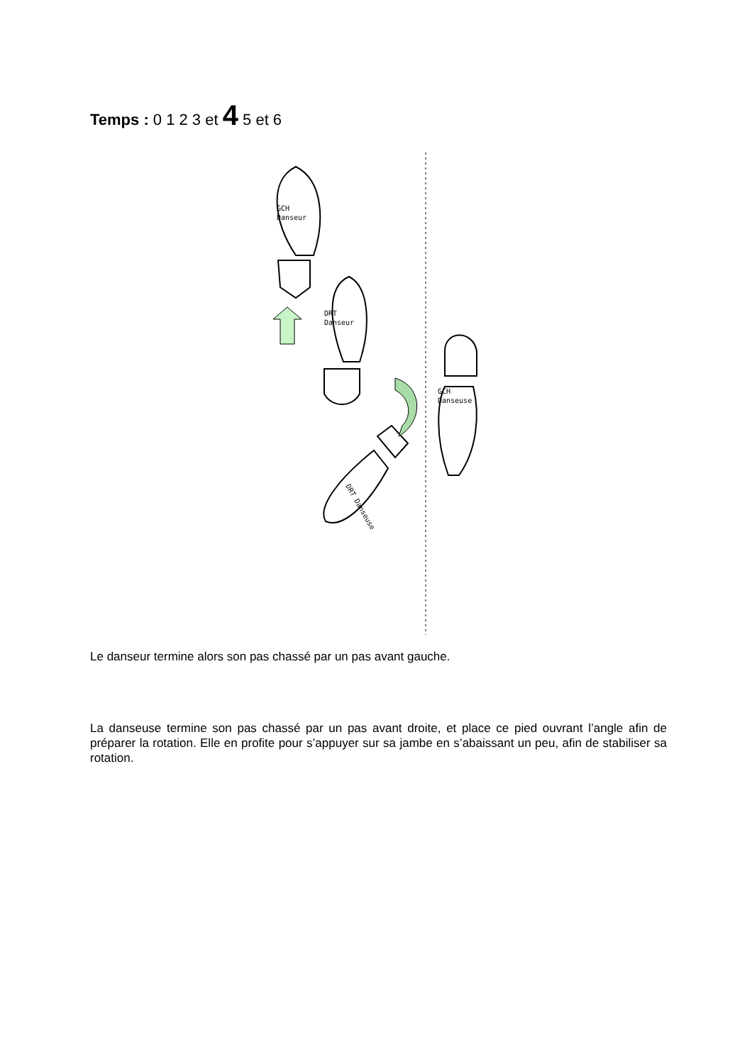Temps : 0 1 2 3 et 4 5 et 6
GCH
Danseur
DRT
Danseur
GCH
Danseuse
DRT Danseuse
Le danseur termine alors son pas chassé par un pas avant gauche.
La danseuse termine son pas chassé par un pas avant droite, et place ce pied ouvrant l’angle afin de préparer la rotation. Elle en profite pour s’appuyer sur sa jambe en s’abaissant un peu, afin de stabiliser sa rotation.